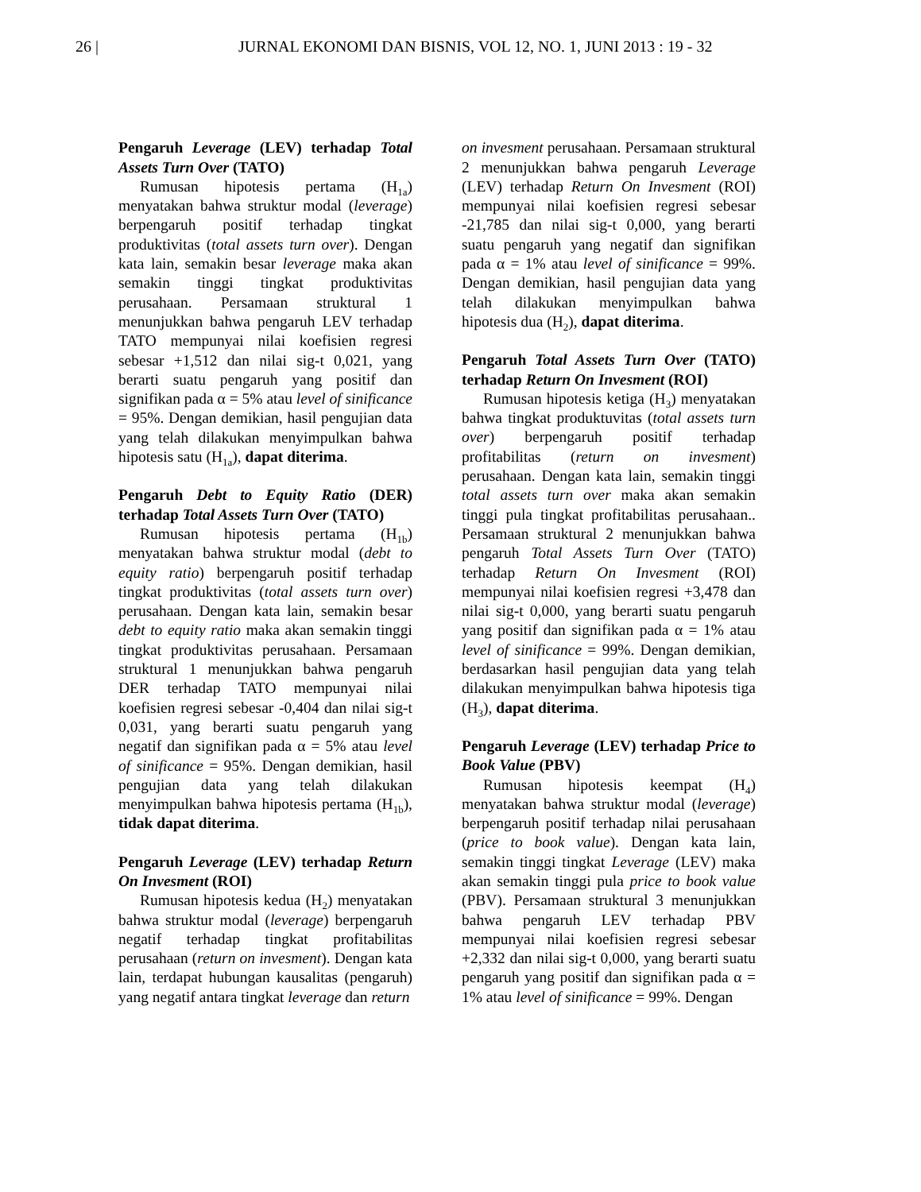26 | JURNAL EKONOMI DAN BISNIS, VOL 12, NO. 1, JUNI 2013 : 19 - 32
Pengaruh Leverage (LEV) terhadap Total Assets Turn Over (TATO)
Rumusan hipotesis pertama (H<sub>1a</sub>) menyatakan bahwa struktur modal (leverage) berpengaruh positif terhadap tingkat produktivitas (total assets turn over). Dengan kata lain, semakin besar leverage maka akan semakin tinggi tingkat produktivitas perusahaan. Persamaan struktural 1 menunjukkan bahwa pengaruh LEV terhadap TATO mempunyai nilai koefisien regresi sebesar +1,512 dan nilai sig-t 0,021, yang berarti suatu pengaruh yang positif dan signifikan pada α = 5% atau level of sinificance = 95%. Dengan demikian, hasil pengujian data yang telah dilakukan menyimpulkan bahwa hipotesis satu (H<sub>1a</sub>), dapat diterima.
Pengaruh Debt to Equity Ratio (DER) terhadap Total Assets Turn Over (TATO)
Rumusan hipotesis pertama (H<sub>1b</sub>) menyatakan bahwa struktur modal (debt to equity ratio) berpengaruh positif terhadap tingkat produktivitas (total assets turn over) perusahaan. Dengan kata lain, semakin besar debt to equity ratio maka akan semakin tinggi tingkat produktivitas perusahaan. Persamaan struktural 1 menunjukkan bahwa pengaruh DER terhadap TATO mempunyai nilai koefisien regresi sebesar -0,404 dan nilai sig-t 0,031, yang berarti suatu pengaruh yang negatif dan signifikan pada α = 5% atau level of sinificance = 95%. Dengan demikian, hasil pengujian data yang telah dilakukan menyimpulkan bahwa hipotesis pertama (H<sub>1b</sub>), tidak dapat diterima.
Pengaruh Leverage (LEV) terhadap Return On Invesment (ROI)
Rumusan hipotesis kedua (H<sub>2</sub>) menyatakan bahwa struktur modal (leverage) berpengaruh negatif terhadap tingkat profitabilitas perusahaan (return on invesment). Dengan kata lain, terdapat hubungan kausalitas (pengaruh) yang negatif antara tingkat leverage dan return
on invesment perusahaan. Persamaan struktural 2 menunjukkan bahwa pengaruh Leverage (LEV) terhadap Return On Invesment (ROI) mempunyai nilai koefisien regresi sebesar -21,785 dan nilai sig-t 0,000, yang berarti suatu pengaruh yang negatif dan signifikan pada α = 1% atau level of sinificance = 99%. Dengan demikian, hasil pengujian data yang telah dilakukan menyimpulkan bahwa hipotesis dua (H<sub>2</sub>), dapat diterima.
Pengaruh Total Assets Turn Over (TATO) terhadap Return On Invesment (ROI)
Rumusan hipotesis ketiga (H<sub>3</sub>) menyatakan bahwa tingkat produktuvitas (total assets turn over) berpengaruh positif terhadap profitabilitas (return on invesment) perusahaan. Dengan kata lain, semakin tinggi total assets turn over maka akan semakin tinggi pula tingkat profitabilitas perusahaan.. Persamaan struktural 2 menunjukkan bahwa pengaruh Total Assets Turn Over (TATO) terhadap Return On Invesment (ROI) mempunyai nilai koefisien regresi +3,478 dan nilai sig-t 0,000, yang berarti suatu pengaruh yang positif dan signifikan pada α = 1% atau level of sinificance = 99%. Dengan demikian, berdasarkan hasil pengujian data yang telah dilakukan menyimpulkan bahwa hipotesis tiga (H<sub>3</sub>), dapat diterima.
Pengaruh Leverage (LEV) terhadap Price to Book Value (PBV)
Rumusan hipotesis keempat (H<sub>4</sub>) menyatakan bahwa struktur modal (leverage) berpengaruh positif terhadap nilai perusahaan (price to book value). Dengan kata lain, semakin tinggi tingkat Leverage (LEV) maka akan semakin tinggi pula price to book value (PBV). Persamaan struktural 3 menunjukkan bahwa pengaruh LEV terhadap PBV mempunyai nilai koefisien regresi sebesar +2,332 dan nilai sig-t 0,000, yang berarti suatu pengaruh yang positif dan signifikan pada α = 1% atau level of sinificance = 99%. Dengan